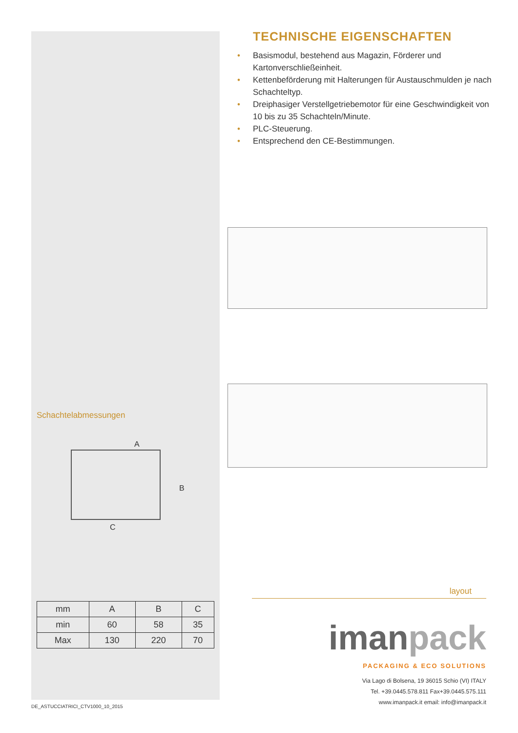Schachtelabmessungen
A
B
C
| mm | A | B | C |
| min | 60 | 58 | 35 |
| Max | 130 | 220 | 70 |
TECHNISCHE EIGENSCHAFTEN
• Basismodul, bestehend aus Magazin, Förderer und Kartonverschließeinheit.
• Kettenbeförderung mit Halterungen für Austauschmulden je nach Schachteltyp.
• Dreiphasiger Verstellgetriebemotor für eine Geschwindigkeit von 10 bis zu 35 Schachteln/Minute.
• PLC-Steuerung.
• Entsprechend den CE-Bestimmungen.
layout
iman pack
PACKAGING & ECO SOLUTIONS
Via Lago di Bolsena, 19 36015 Schio (VI) ITALY
Tel. +39.0445.578.811 Fax+39.0445.575.111
www.imanpack.it email: info@imanpack.it
DE_ASTUCCIATRICI_CTV1000_10_2015